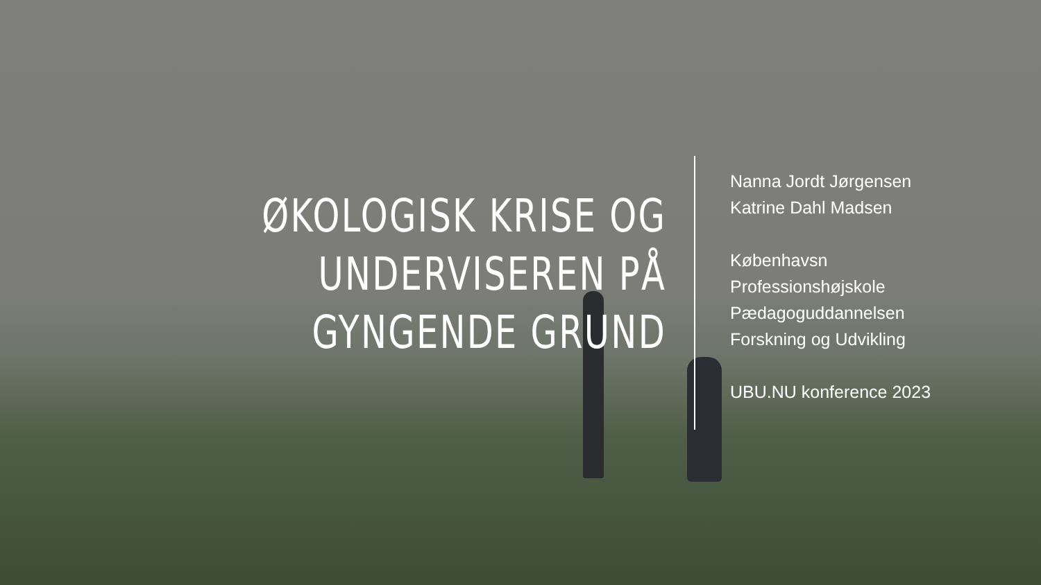ØKOLOGISK KRISE OG
UNDERVISEREN PÅ
GYNGENDE GRUND
Nanna Jordt Jørgensen
Katrine Dahl Madsen
Københavsn
Professionshøjskole
Pædagoguddannelsen
Forskning og Udvikling
UBU.NU konference 2023